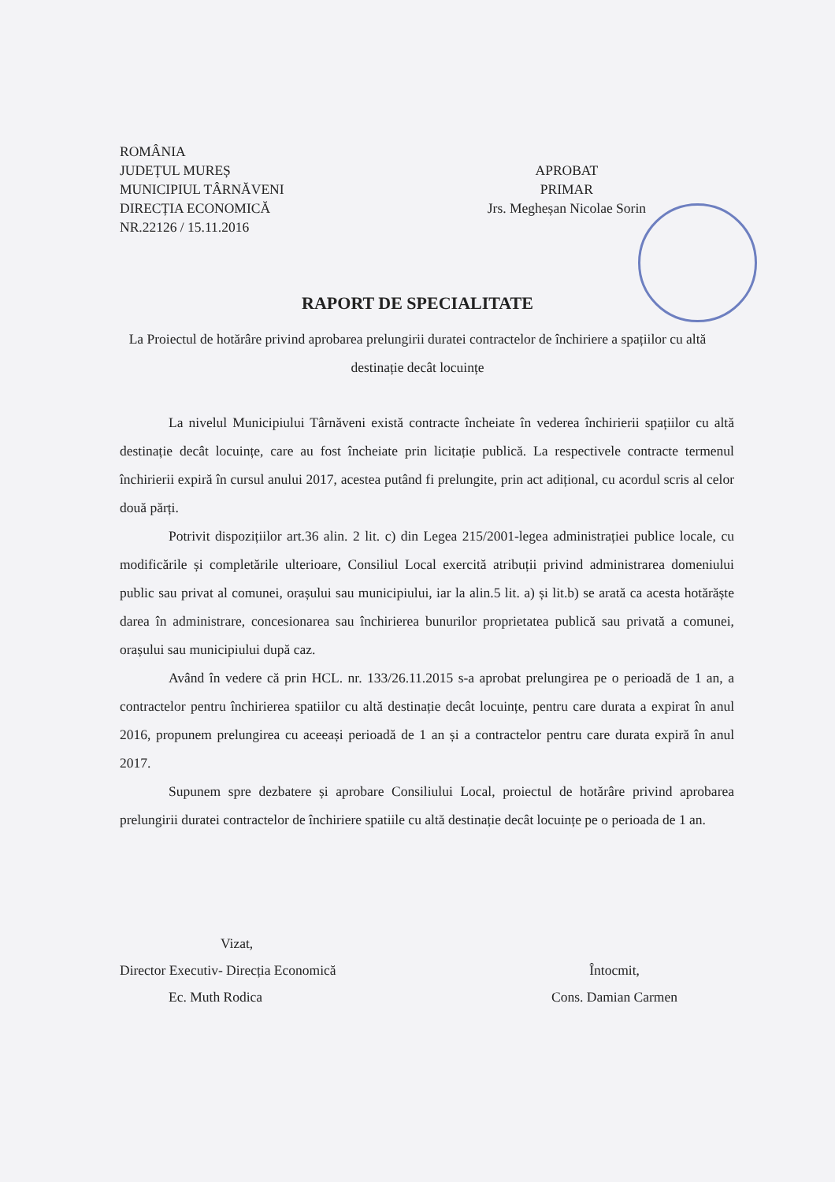ROMÂNIA
JUDEȚUL MUREȘ
MUNICIPIUL TÂRNĂVENI
DIRECȚIA ECONOMICĂ
NR.22126 / 15.11.2016
APROBAT
PRIMAR
Jrs. Megheșan Nicolae Sorin
RAPORT DE SPECIALITATE
La Proiectul de hotărâre privind aprobarea prelungirii duratei contractelor de închiriere a spațiilor cu altă destinație decât locuințe
La nivelul Municipiului Târnăveni există contracte încheiate în vederea închirierii spațiilor cu altă destinație decât locuințe, care au fost încheiate prin licitație publică. La respectivele contracte termenul închirierii expiră în cursul anului 2017, acestea putând fi prelungite, prin act adițional, cu acordul scris al celor două părți.
Potrivit dispozițiilor art.36 alin. 2 lit. c) din Legea 215/2001-legea administrației publice locale, cu modificările și completările ulterioare, Consiliul Local exercită atribuții privind administrarea domeniului public sau privat al comunei, orașului sau municipiului, iar la alin.5 lit. a) și lit.b) se arată ca acesta hotărăște darea în administrare, concesionarea sau închirierea bunurilor proprietatea publică sau privată a comunei, orașului sau municipiului după caz.
Având în vedere că prin HCL. nr. 133/26.11.2015 s-a aprobat prelungirea pe o perioadă de 1 an, a contractelor pentru închirierea spatiilor cu altă destinație decât locuințe, pentru care durata a expirat în anul 2016, propunem prelungirea cu aceeași perioadă de 1 an și a contractelor pentru care durata expiră în anul 2017.
Supunem spre dezbatere și aprobare Consiliului Local, proiectul de hotărâre privind aprobarea prelungirii duratei contractelor de închiriere spatiile cu altă destinație decât locuințe pe o perioada de 1 an.
Vizat,
Director Executiv- Direcția Economică
Ec. Muth Rodica
Întocmit,
Cons. Damian Carmen